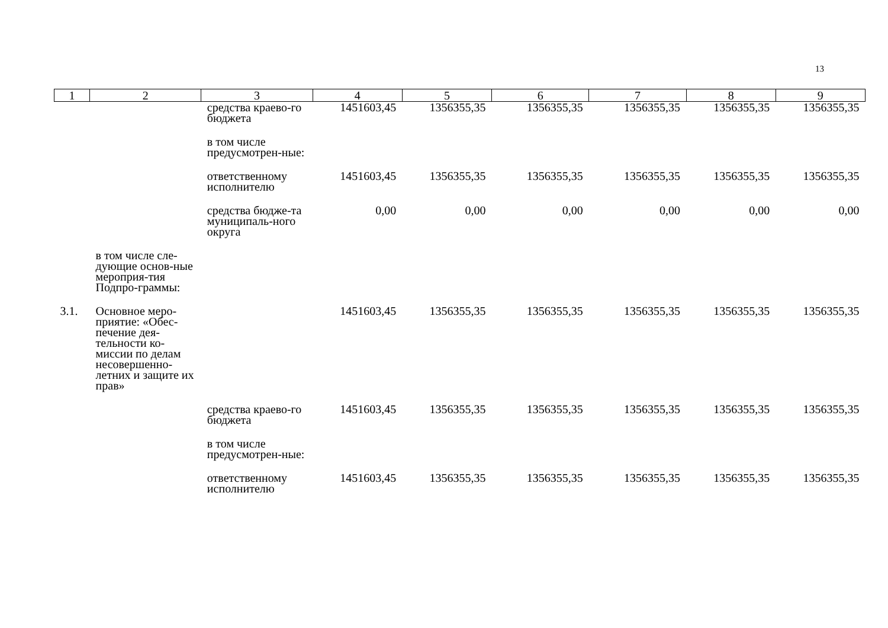13
| 1 | 2 | 3 | 4 | 5 | 6 | 7 | 8 | 9 |
| --- | --- | --- | --- | --- | --- | --- | --- | --- |
| | | средства краево-го бюджета | 1451603,45 | 1356355,35 | 1356355,35 | 1356355,35 | 1356355,35 | 1356355,35 |
| | | в том числе предусмотрен-ные: | | | | | | |
| | | ответственному исполнителю | 1451603,45 | 1356355,35 | 1356355,35 | 1356355,35 | 1356355,35 | 1356355,35 |
| | | средства бюдже-та муниципаль-ного округа | 0,00 | 0,00 | 0,00 | 0,00 | 0,00 | 0,00 |
| | в том числе сле-дующие основ-ные мероприя-тия Подпро-граммы: | | | | | | | |
| 3.1. | Основное меро-приятие: «Обес-печение дея-тельности ко-миссии по делам несовершенно-летних и защите их прав» | | 1451603,45 | 1356355,35 | 1356355,35 | 1356355,35 | 1356355,35 | 1356355,35 |
| | | средства краево-го бюджета | 1451603,45 | 1356355,35 | 1356355,35 | 1356355,35 | 1356355,35 | 1356355,35 |
| | | в том числе предусмотрен-ные: | | | | | | |
| | | ответственному исполнителю | 1451603,45 | 1356355,35 | 1356355,35 | 1356355,35 | 1356355,35 | 1356355,35 |